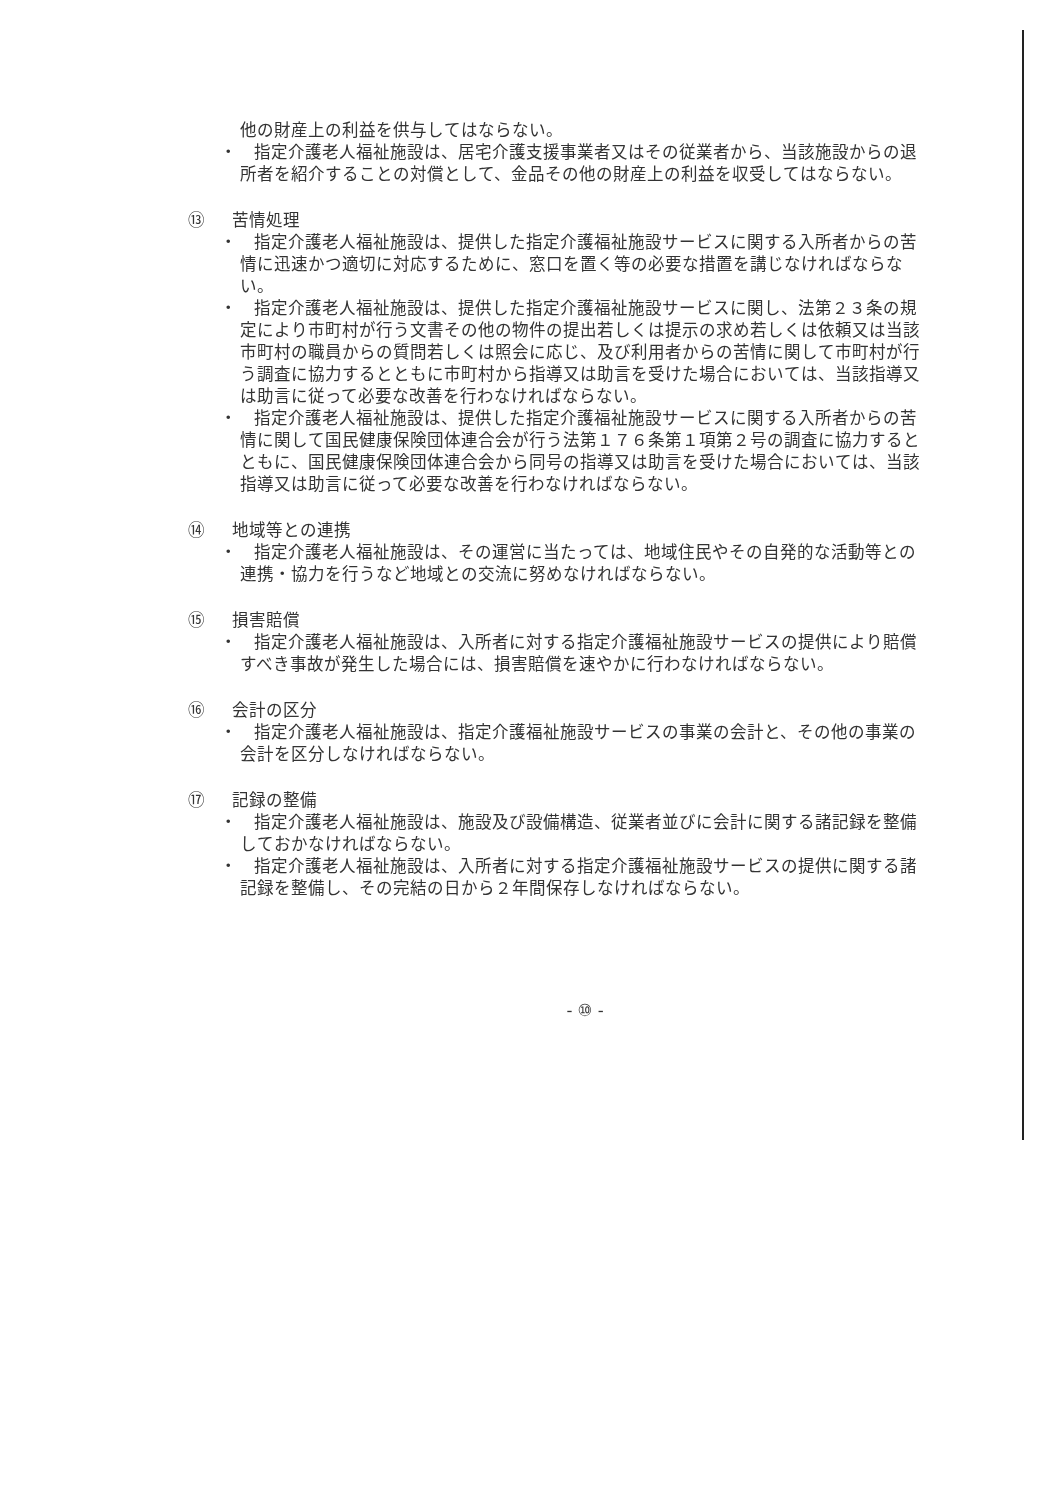他の財産上の利益を供与してはならない。
・　指定介護老人福祉施設は、居宅介護支援事業者又はその従業者から、当該施設からの退所者を紹介することの対償として、金品その他の財産上の利益を収受してはならない。
⑬ 苦情処理
・　指定介護老人福祉施設は、提供した指定介護福祉施設サービスに関する入所者からの苦情に迅速かつ適切に対応するために、窓口を置く等の必要な措置を講じなければならない。
・　指定介護老人福祉施設は、提供した指定介護福祉施設サービスに関し、法第２３条の規定により市町村が行う文書その他の物件の提出若しくは提示の求め若しくは依頼又は当該市町村の職員からの質問若しくは照会に応じ、及び利用者からの苦情に関して市町村が行う調査に協力するとともに市町村から指導又は助言を受けた場合においては、当該指導又は助言に従って必要な改善を行わなければならない。
・　指定介護老人福祉施設は、提供した指定介護福祉施設サービスに関する入所者からの苦情に関して国民健康保険団体連合会が行う法第１７６条第１項第２号の調査に協力するとともに、国民健康保険団体連合会から同号の指導又は助言を受けた場合においては、当該指導又は助言に従って必要な改善を行わなければならない。
⑭ 地域等との連携
・　指定介護老人福祉施設は、その運営に当たっては、地域住民やその自発的な活動等との連携・協力を行うなど地域との交流に努めなければならない。
⑮ 損害賠償
・　指定介護老人福祉施設は、入所者に対する指定介護福祉施設サービスの提供により賠償すべき事故が発生した場合には、損害賠償を速やかに行わなければならない。
⑯ 会計の区分
・　指定介護老人福祉施設は、指定介護福祉施設サービスの事業の会計と、その他の事業の会計を区分しなければならない。
⑰ 記録の整備
・　指定介護老人福祉施設は、施設及び設備構造、従業者並びに会計に関する諸記録を整備しておかなければならない。
・　指定介護老人福祉施設は、入所者に対する指定介護福祉施設サービスの提供に関する諸記録を整備し、その完結の日から２年間保存しなければならない。
- ⑩ -